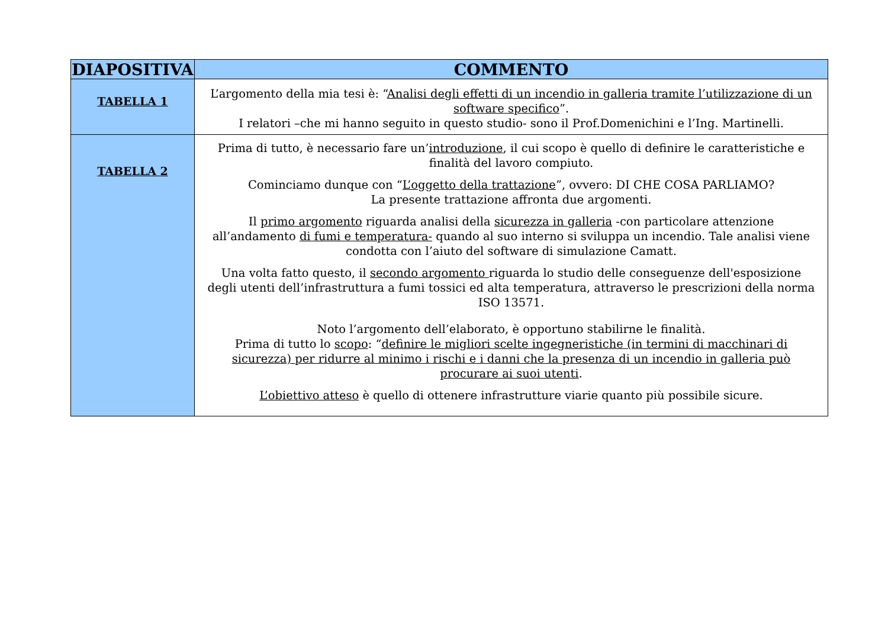| DIAPOSITIVA | COMMENTO |
| --- | --- |
| TABELLA 1 | L’argomento della mia tesi è: “ Analisi degli effetti di un incendio in galleria tramite l’utilizzazione di un software specifico ”. I relatori –che mi hanno seguito in questo studio- sono il Prof.Domenichini e l’Ing. Martinelli. |
| TABELLA 2 | Prima di tutto, è necessario fare un’ introduzione , il cui scopo è quello di definire le caratteristiche e finalità del lavoro compiuto. Cominciamo dunque con “ L’oggetto della trattazione ”, ovvero: DI CHE COSA PARLIAMO? La presente trattazione affronta due argomenti. Il primo argomento riguarda analisi della sicurezza in galleria -con particolare attenzione all’andamento di fumi e temperatura- quando al suo interno si sviluppa un incendio. Tale analisi viene condotta con l’aiuto del software di simulazione Camatt. Una volta fatto questo, il secondo argomento riguarda lo studio delle conseguenze dell'esposizione degli utenti dell’infrastruttura a fumi tossici ed alta temperatura, attraverso le prescrizioni della norma ISO 13571. Noto l’argomento dell’elaborato, è opportuno stabilirne le finalità. Prima di tutto lo scopo : “ definire le migliori scelte ingegneristiche (in termini di macchinari di sicurezza) per ridurre al minimo i rischi e i danni che la presenza di un incendio in galleria può procurare ai suoi utenti . L’obiettivo atteso è quello di ottenere infrastrutture viarie quanto più possibile sicure. |